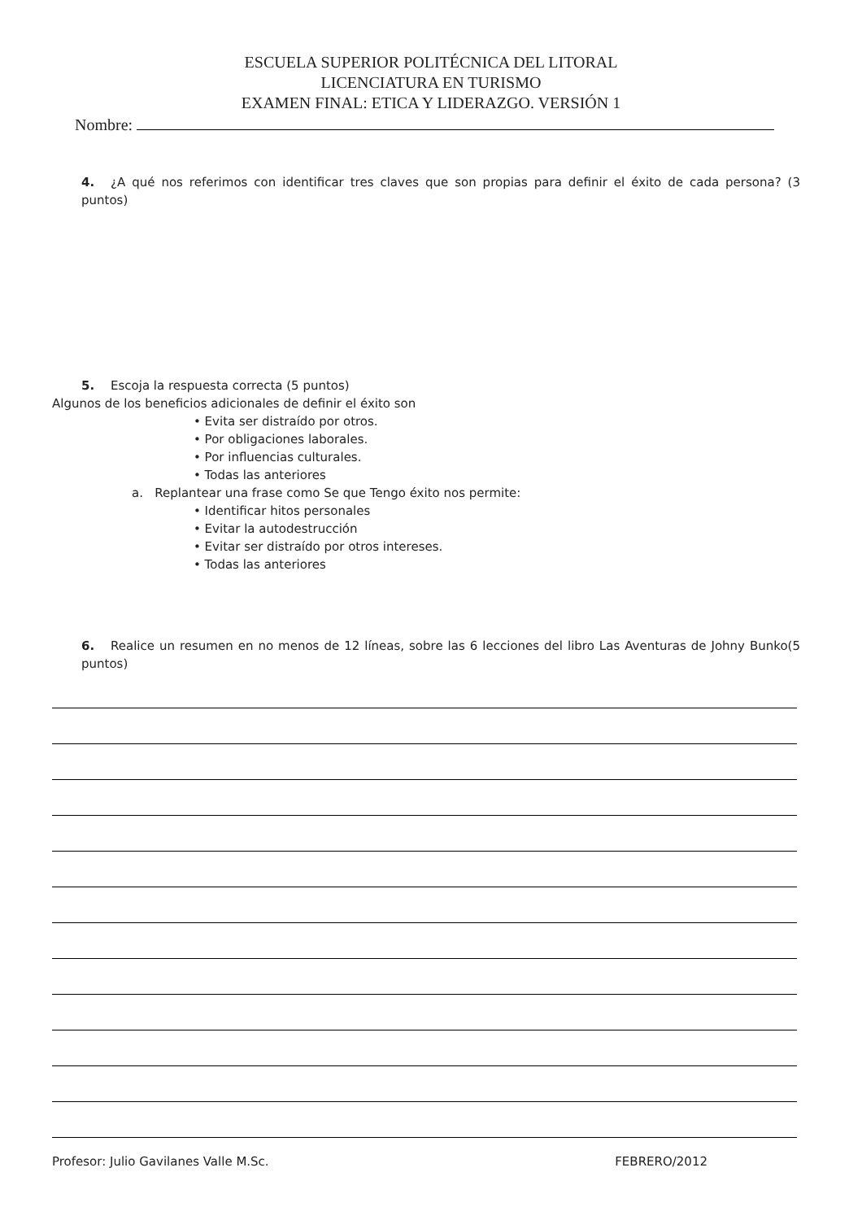ESCUELA SUPERIOR POLITÉCNICA DEL LITORAL
LICENCIATURA EN TURISMO
EXAMEN FINAL: ETICA Y LIDERAZGO. VERSIÓN 1
Nombre:
4. ¿A qué nos referimos con identificar tres claves que son propias para definir el éxito de cada persona? (3 puntos)
5. Escoja la respuesta correcta (5 puntos)
Algunos de los beneficios adicionales de definir el éxito son
• Evita ser distraído por otros.
• Por obligaciones laborales.
• Por influencias culturales.
• Todas las anteriores
a. Replantear una frase como Se que Tengo éxito nos permite:
• Identificar hitos personales
• Evitar la autodestrucción
• Evitar ser distraído por otros intereses.
• Todas las anteriores
6. Realice un resumen en no menos de 12 líneas, sobre las 6 lecciones del libro Las Aventuras de Johny Bunko(5 puntos)
Profesor: Julio Gavilanes Valle M.Sc. FEBRERO/2012